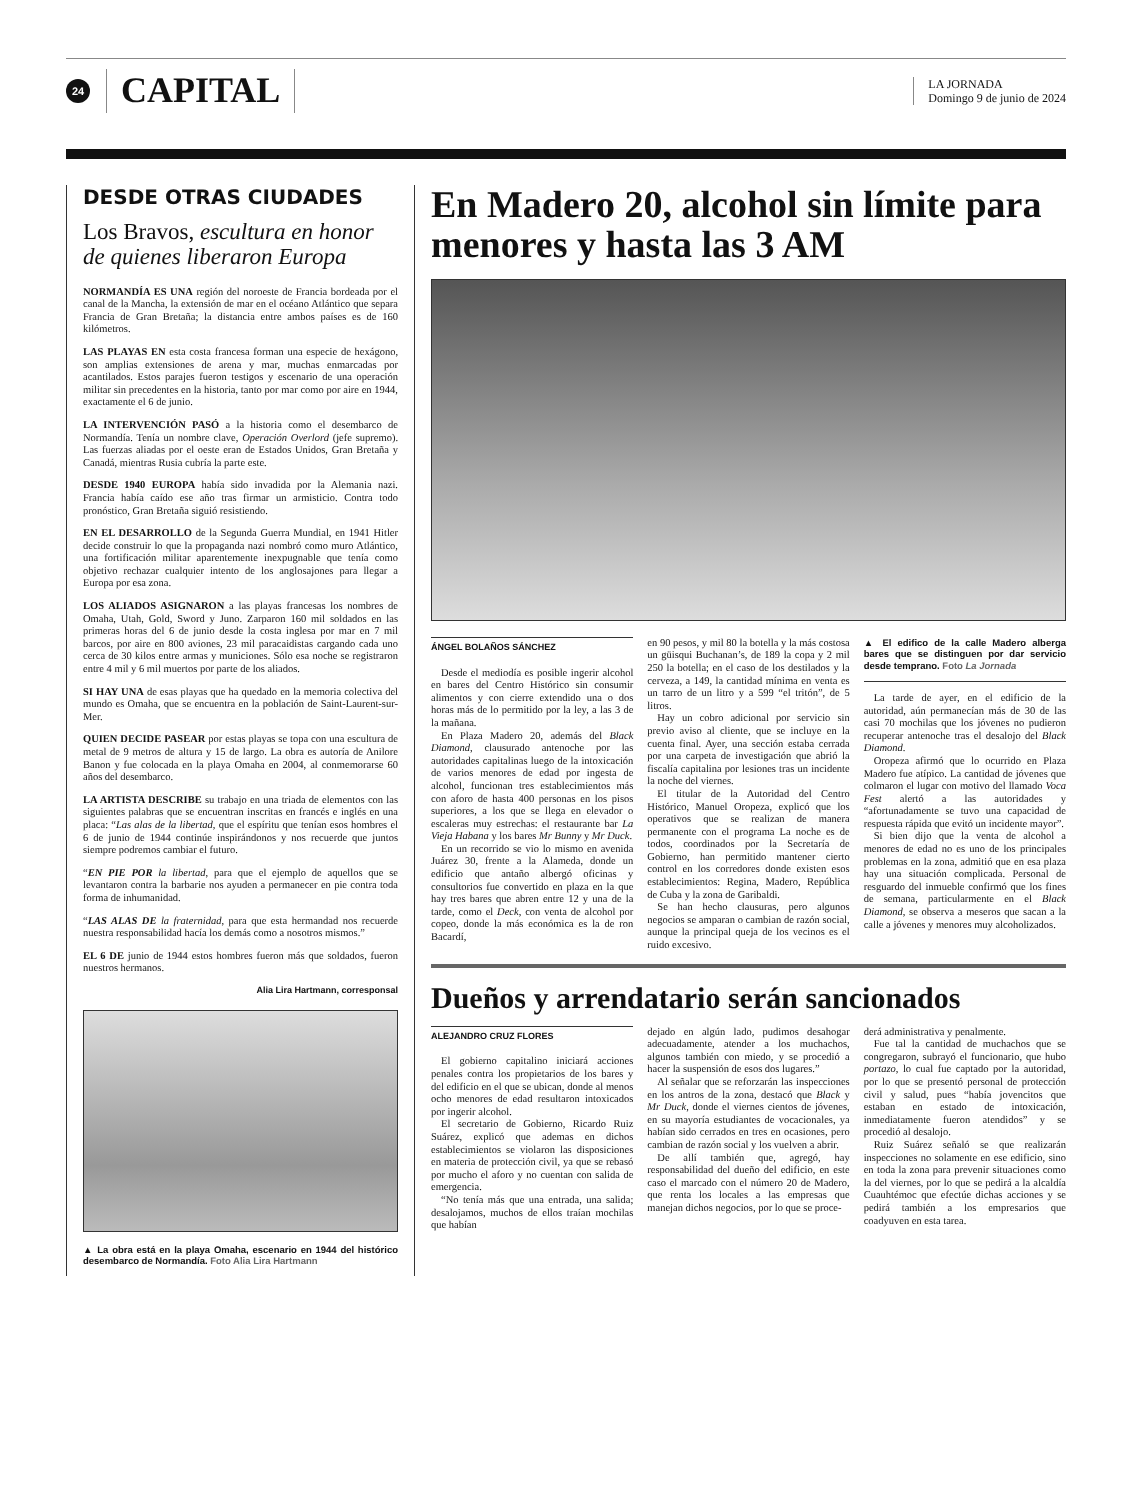24
CAPITAL
LA JORNADA
Domingo 9 de junio de 2024
DESDE OTRAS CIUDADES
Los Bravos, escultura en honor de quienes liberaron Europa
NORMANDÍA ES UNA región del noroeste de Francia bordeada por el canal de la Mancha, la extensión de mar en el océano Atlántico que separa Francia de Gran Bretaña; la distancia entre ambos países es de 160 kilómetros.
LAS PLAYAS EN esta costa francesa forman una especie de hexágono, son amplias extensiones de arena y mar, muchas enmarcadas por acantilados. Estos parajes fueron testigos y escenario de una operación militar sin precedentes en la historia, tanto por mar como por aire en 1944, exactamente el 6 de junio.
LA INTERVENCIÓN PASÓ a la historia como el desembarco de Normandía. Tenía un nombre clave, Operación Overlord (jefe supremo). Las fuerzas aliadas por el oeste eran de Estados Unidos, Gran Bretaña y Canadá, mientras Rusia cubría la parte este.
DESDE 1940 EUROPA había sido invadida por la Alemania nazi. Francia había caído ese año tras firmar un armisticio. Contra todo pronóstico, Gran Bretaña siguió resistiendo.
EN EL DESARROLLO de la Segunda Guerra Mundial, en 1941 Hitler decide construir lo que la propaganda nazi nombró como muro Atlántico, una fortificación militar aparentemente inexpugnable que tenía como objetivo rechazar cualquier intento de los anglosajones para llegar a Europa por esa zona.
LOS ALIADOS ASIGNARON a las playas francesas los nombres de Omaha, Utah, Gold, Sword y Juno. Zarparon 160 mil soldados en las primeras horas del 6 de junio desde la costa inglesa por mar en 7 mil barcos, por aire en 800 aviones, 23 mil paracaidistas cargando cada uno cerca de 30 kilos entre armas y municiones. Sólo esa noche se registraron entre 4 mil y 6 mil muertos por parte de los aliados.
SI HAY UNA de esas playas que ha quedado en la memoria colectiva del mundo es Omaha, que se encuentra en la población de Saint-Laurent-sur-Mer.
QUIEN DECIDE PASEAR por estas playas se topa con una escultura de metal de 9 metros de altura y 15 de largo. La obra es autoría de Anilore Banon y fue colocada en la playa Omaha en 2004, al conmemorarse 60 años del desembarco.
LA ARTISTA DESCRIBE su trabajo en una triada de elementos con las siguientes palabras que se encuentran inscritas en francés e inglés en una placa: “Las alas de la libertad, que el espíritu que tenían esos hombres el 6 de junio de 1944 continúe inspirándonos y nos recuerde que juntos siempre podremos cambiar el futuro.
“EN PIE POR la libertad, para que el ejemplo de aquellos que se levantaron contra la barbarie nos ayuden a permanecer en pie contra toda forma de inhumanidad.
“LAS ALAS DE la fraternidad, para que esta hermandad nos recuerde nuestra responsabilidad hacía los demás como a nosotros mismos.”
EL 6 DE junio de 1944 estos hombres fueron más que soldados, fueron nuestros hermanos.
Alia Lira Hartmann, corresponsal
▲ La obra está en la playa Omaha, escenario en 1944 del histórico desembarco de Normandía. Foto Alia Lira Hartmann
En Madero 20, alcohol sin límite para menores y hasta las 3 AM
ÁNGEL BOLAÑOS SÁNCHEZ
Desde el mediodía es posible ingerir alcohol en bares del Centro Histórico sin consumir alimentos y con cierre extendido una o dos horas más de lo permitido por la ley, a las 3 de la mañana.
En Plaza Madero 20, además del Black Diamond, clausurado antenoche por las autoridades capitalinas luego de la intoxicación de varios menores de edad por ingesta de alcohol, funcionan tres establecimientos más con aforo de hasta 400 personas en los pisos superiores, a los que se llega en elevador o escaleras muy estrechas: el restaurante bar La Vieja Habana y los bares Mr Bunny y Mr Duck.
En un recorrido se vio lo mismo en avenida Juárez 30, frente a la Alameda, donde un edificio que antaño albergó oficinas y consultorios fue convertido en plaza en la que hay tres bares que abren entre 12 y una de la tarde, como el Deck, con venta de alcohol por copeo, donde la más económica es la de ron Bacardí,
en 90 pesos, y mil 80 la botella y la más costosa un güisqui Buchanan’s, de 189 la copa y 2 mil 250 la botella; en el caso de los destilados y la cerveza, a 149, la cantidad mínima en venta es un tarro de un litro y a 599 “el tritón”, de 5 litros.
Hay un cobro adicional por servicio sin previo aviso al cliente, que se incluye en la cuenta final. Ayer, una sección estaba cerrada por una carpeta de investigación que abrió la fiscalía capitalina por lesiones tras un incidente la noche del viernes.
El titular de la Autoridad del Centro Histórico, Manuel Oropeza, explicó que los operativos que se realizan de manera permanente con el programa La noche es de todos, coordinados por la Secretaría de Gobierno, han permitido mantener cierto control en los corredores donde existen esos establecimientos: Regina, Madero, República de Cuba y la zona de Garibaldi.
Se han hecho clausuras, pero algunos negocios se amparan o cambian de razón social, aunque la principal queja de los vecinos es el ruido excesivo.
▲ El edifico de la calle Madero alberga bares que se distinguen por dar servicio desde temprano. Foto La Jornada
La tarde de ayer, en el edificio de la autoridad, aún permanecían más de 30 de las casi 70 mochilas que los jóvenes no pudieron recuperar antenoche tras el desalojo del Black Diamond.
Oropeza afirmó que lo ocurrido en Plaza Madero fue atípico. La cantidad de jóvenes que colmaron el lugar con motivo del llamado Voca Fest alertó a las autoridades y “afortunadamente se tuvo una capacidad de respuesta rápida que evitó un incidente mayor”.
Si bien dijo que la venta de alcohol a menores de edad no es uno de los principales problemas en la zona, admitió que en esa plaza hay una situación complicada. Personal de resguardo del inmueble confirmó que los fines de semana, particularmente en el Black Diamond, se observa a meseros que sacan a la calle a jóvenes y menores muy alcoholizados.
Dueños y arrendatario serán sancionados
ALEJANDRO CRUZ FLORES
El gobierno capitalino iniciará acciones penales contra los propietarios de los bares y del edificio en el que se ubican, donde al menos ocho menores de edad resultaron intoxicados por ingerir alcohol.
El secretario de Gobierno, Ricardo Ruiz Suárez, explicó que ademas en dichos establecimientos se violaron las disposiciones en materia de protección civil, ya que se rebasó por mucho el aforo y no cuentan con salida de emergencia.
“No tenía más que una entrada, una salida; desalojamos, muchos de ellos traían mochilas que habían
dejado en algún lado, pudimos desahogar adecuadamente, atender a los muchachos, algunos también con miedo, y se procedió a hacer la suspensión de esos dos lugares.”
Al señalar que se reforzarán las inspecciones en los antros de la zona, destacó que Black y Mr Duck, donde el viernes cientos de jóvenes, en su mayoría estudiantes de vocacionales, ya habían sido cerrados en tres en ocasiones, pero cambian de razón social y los vuelven a abrir.
De allí también que, agregó, hay responsabilidad del dueño del edificio, en este caso el marcado con el número 20 de Madero, que renta los locales a las empresas que manejan dichos negocios, por lo que se proce-
derá administrativa y penalmente.
Fue tal la cantidad de muchachos que se congregaron, subrayó el funcionario, que hubo portazo, lo cual fue captado por la autoridad, por lo que se presentó personal de protección civil y salud, pues “había jovencitos que estaban en estado de intoxicación, inmediatamente fueron atendidos” y se procedió al desalojo.
Ruiz Suárez señaló se que realizarán inspecciones no solamente en ese edificio, sino en toda la zona para prevenir situaciones como la del viernes, por lo que se pedirá a la alcaldía Cuauhtémoc que efectúe dichas acciones y se pedirá también a los empresarios que coadyuven en esta tarea.